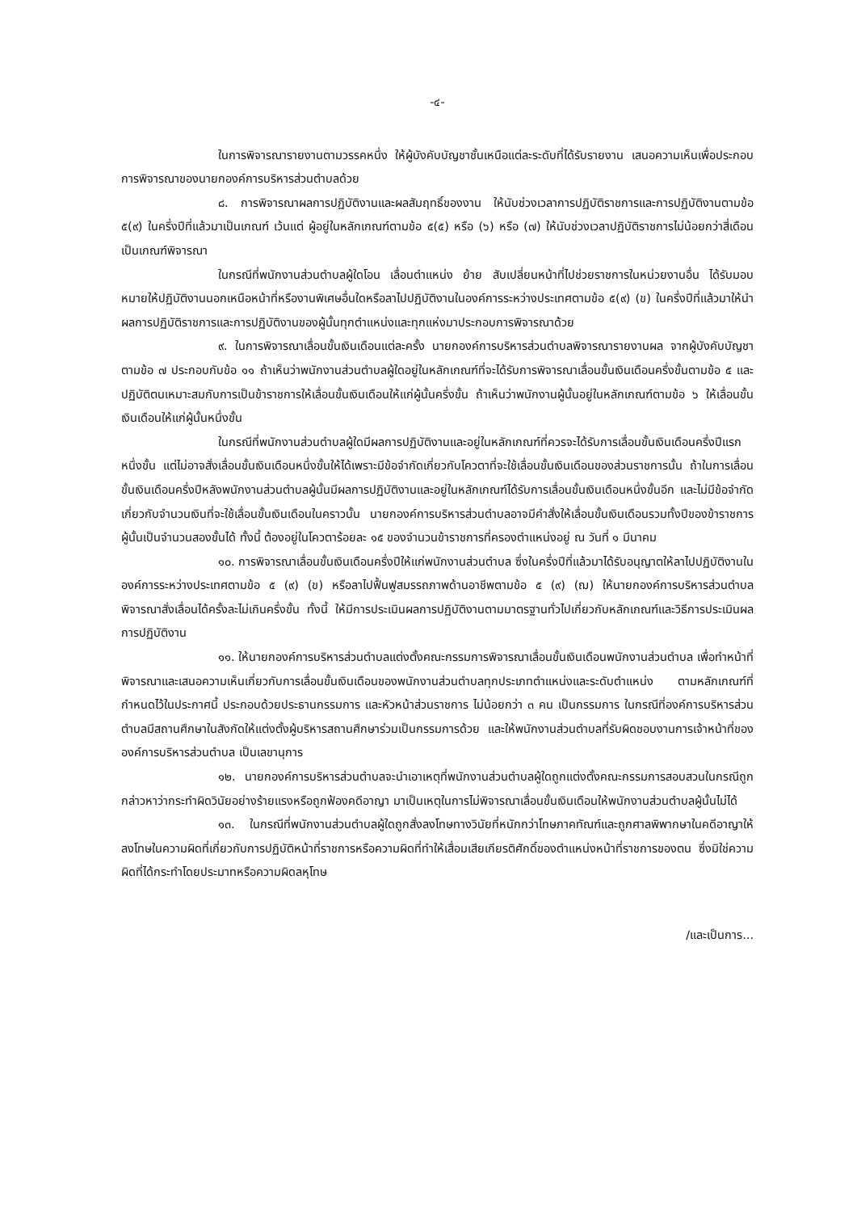-๔-
ในการพิจารณารายงานตามวรรคหนึ่ง ให้ผู้บังคับบัญชาชั้นเหนือแต่ละระดับที่ได้รับรายงาน เสนอความเห็นเพื่อประกอบการพิจารณาของนายกองค์การบริหารส่วนตำบลด้วย
๘. การพิจารณาผลการปฏิบัติงานและผลสัมฤทธิ์ของงาน ให้นับช่วงเวลาการปฏิบัติราชการและการปฏิบัติงานตามข้อ ๕(๙) ในครึ่งปีที่แล้วมาเป็นเกณฑ์ เว้นแต่ ผู้อยู่ในหลักเกณฑ์ตามข้อ ๕(๕) หรือ (๖) หรือ (๗) ให้นับช่วงเวลาปฏิบัติราชการไม่น้อยกว่าสี่เดือนเป็นเกณฑ์พิจารณา
ในกรณีที่พนักงานส่วนตำบลผู้ใดโอน เลื่อนตำแหน่ง ย้าย สับเปลี่ยนหน้าที่ไปช่วยราชการในหน่วยงานอื่น ได้รับมอบหมายให้ปฏิบัติงานนอกเหนือหน้าที่หรืองานพิเศษอื่นใดหรือลาไปปฏิบัติงานในองค์การระหว่างประเทศตามข้อ ๕(๙) (ข) ในครึ่งปีที่แล้วมาให้นำผลการปฏิบัติราชการและการปฏิบัติงานของผู้นั้นทุกตำแหน่งและทุกแห่งมาประกอบการพิจารณาด้วย
๙. ในการพิจารณาเลื่อนขั้นเงินเดือนแต่ละครั้ง นายกองค์การบริหารส่วนตำบลพิจารณารายงานผล จากผู้บังคับบัญชาตามข้อ ๗ ประกอบกับข้อ ๑๑ ถ้าเห็นว่าพนักงานส่วนตำบลผู้ใดอยู่ในหลักเกณฑ์ที่จะได้รับการพิจารณาเลื่อนขั้นเงินเดือนครึ่งขั้นตามข้อ ๕ และปฏิบัติตนเหมาะสมกับการเป็นข้าราชการให้เลื่อนขั้นเงินเดือนให้แก่ผู้นั้นครึ่งขั้น ถ้าเห็นว่าพนักงานผู้นั้นอยู่ในหลักเกณฑ์ตามข้อ ๖ ให้เลื่อนขั้นเงินเดือนให้แก่ผู้นั้นหนึ่งขั้น
ในกรณีที่พนักงานส่วนตำบลผู้ใดมีผลการปฏิบัติงานและอยู่ในหลักเกณฑ์ที่ควรจะได้รับการเลื่อนขั้นเงินเดือนครึ่งปีแรกหนึ่งขั้น แต่ไม่อาจสั่งเลื่อนขั้นเงินเดือนหนึ่งขั้นให้ได้เพราะมีข้อจำกัดเกี่ยวกับโควตาที่จะใช้เลื่อนขั้นเงินเดือนของส่วนราชการนั้น ถ้าในการเลื่อนขั้นเงินเดือนครึ่งปีหลังพนักงานส่วนตำบลผู้นั้นมีผลการปฏิบัติงานและอยู่ในหลักเกณฑ์ได้รับการเลื่อนขั้นเงินเดือนหนึ่งขั้นอีก และไม่มีข้อจำกัดเกี่ยวกับจำนวนเงินที่จะใช้เลื่อนขั้นเงินเดือนในคราวนั้น นายกองค์การบริหารส่วนตำบลอาจมีคำสั่งให้เลื่อนขั้นเงินเดือนรวมทั้งปีของข้าราชการผู้นั้นเป็นจำนวนสองขั้นได้ ทั้งนี้ ต้องอยู่ในโควตาร้อยละ ๑๕ ของจำนวนข้าราชการที่ครองตำแหน่งอยู่ ณ วันที่ ๑ มีนาคม
๑๐. การพิจารณาเลื่อนขั้นเงินเดือนครึ่งปีให้แก่พนักงานส่วนตำบล ซึ่งในครึ่งปีที่แล้วมาได้รับอนุญาตให้ลาไปปฏิบัติงานในองค์การระหว่างประเทศตามข้อ ๕ (๙) (ข) หรือลาไปฟื้นฟูสมรรถภาพด้านอาชีพตามข้อ ๕ (๙) (ฌ) ให้นายกองค์การบริหารส่วนตำบลพิจารณาสั่งเลื่อนได้ครั้งละไม่เกินครึ่งขั้น ทั้งนี้ ให้มีการประเมินผลการปฏิบัติงานตามมาตรฐานทั่วไปเกี่ยวกับหลักเกณฑ์และวิธีการประเมินผลการปฏิบัติงาน
๑๑. ให้นายกองค์การบริหารส่วนตำบลแต่งตั้งคณะกรรมการพิจารณาเลื่อนขั้นเงินเดือนพนักงานส่วนตำบล เพื่อทำหน้าที่พิจารณาและเสนอความเห็นเกี่ยวกับการเลื่อนขั้นเงินเดือนของพนักงานส่วนตำบลทุกประเภทตำแหน่งและระดับตำแหน่ง ตามหลักเกณฑ์ที่กำหนดไว้ในประกาศนี้ ประกอบด้วยประธานกรรมการ และหัวหน้าส่วนราชการ ไม่น้อยกว่า ๓ คน เป็นกรรมการ ในกรณีที่องค์การบริหารส่วนตำบลมีสถานศึกษาในสังกัดให้แต่งตั้งผู้บริหารสถานศึกษาร่วมเป็นกรรมการด้วย และให้พนักงานส่วนตำบลที่รับผิดชอบงานการเจ้าหน้าที่ขององค์การบริหารส่วนตำบล เป็นเลขานุการ
๑๒. นายกองค์การบริหารส่วนตำบลจะนำเอาเหตุที่พนักงานส่วนตำบลผู้ใดถูกแต่งตั้งคณะกรรมการสอบสวนในกรณีถูกกล่าวหาว่ากระทำผิดวินัยอย่างร้ายแรงหรือถูกฟ้องคดีอาญา มาเป็นเหตุในการไม่พิจารณาเลื่อนขั้นเงินเดือนให้พนักงานส่วนตำบลผู้นั้นไม่ได้
๑๓. ในกรณีที่พนักงานส่วนตำบลผู้ใดถูกสั่งลงโทษทางวินัยที่หนักกว่าโทษภาคทัณฑ์และถูกศาลพิพากษาในคดีอาญาให้ลงโทษในความผิดที่เกี่ยวกับการปฏิบัติหน้าที่ราชการหรือความผิดที่ทำให้เสื่อมเสียเกียรติศักดิ์ของตำแหน่งหน้าที่ราชการของตน ซึ่งมิใช่ความผิดที่ได้กระทำโดยประมาทหรือความผิดลหุโทษ
/และเป็นการ...